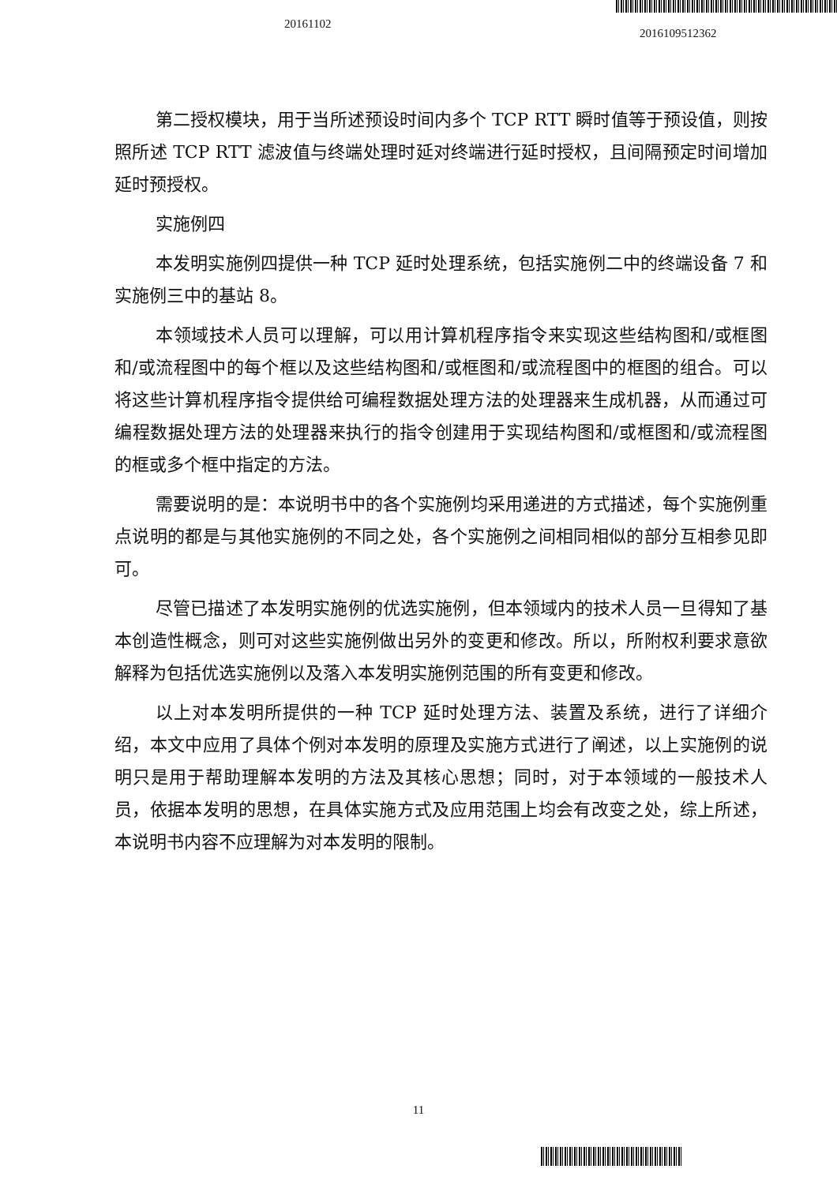20161102
2016109512362
第二授权模块，用于当所述预设时间内多个 TCP RTT 瞬时值等于预设值，则按照所述 TCP RTT 滤波值与终端处理时延对终端进行延时授权，且间隔预定时间增加延时预授权。
实施例四
本发明实施例四提供一种 TCP 延时处理系统，包括实施例二中的终端设备 7 和实施例三中的基站 8。
本领域技术人员可以理解，可以用计算机程序指令来实现这些结构图和/或框图和/或流程图中的每个框以及这些结构图和/或框图和/或流程图中的框图的组合。可以将这些计算机程序指令提供给可编程数据处理方法的处理器来生成机器，从而通过可编程数据处理方法的处理器来执行的指令创建用于实现结构图和/或框图和/或流程图的框或多个框中指定的方法。
需要说明的是：本说明书中的各个实施例均采用递进的方式描述，每个实施例重点说明的都是与其他实施例的不同之处，各个实施例之间相同相似的部分互相参见即可。
尽管已描述了本发明实施例的优选实施例，但本领域内的技术人员一旦得知了基本创造性概念，则可对这些实施例做出另外的变更和修改。所以，所附权利要求意欲解释为包括优选实施例以及落入本发明实施例范围的所有变更和修改。
以上对本发明所提供的一种 TCP 延时处理方法、装置及系统，进行了详细介绍，本文中应用了具体个例对本发明的原理及实施方式进行了阐述，以上实施例的说明只是用于帮助理解本发明的方法及其核心思想；同时，对于本领域的一般技术人员，依据本发明的思想，在具体实施方式及应用范围上均会有改变之处，综上所述，本说明书内容不应理解为对本发明的限制。
11